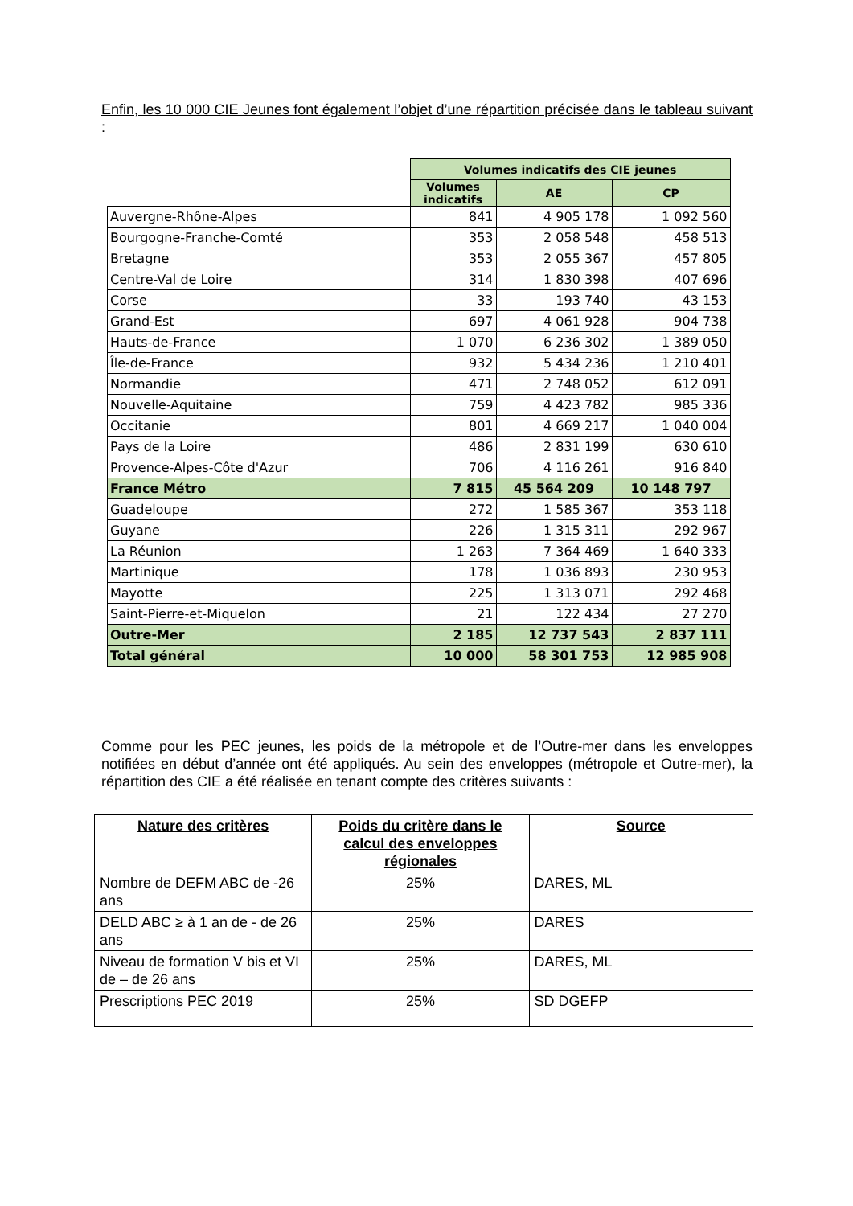Enfin, les 10 000 CIE Jeunes font également l’objet d’une répartition précisée dans le tableau suivant :
| | Volumes indicatifs des CIE jeunes | | |
| | Volumes indicatifs | AE | CP |
| Auvergne-Rhône-Alpes | 841 | 4 905 178 | 1 092 560 |
| Bourgogne-Franche-Comté | 353 | 2 058 548 | 458 513 |
| Bretagne | 353 | 2 055 367 | 457 805 |
| Centre-Val de Loire | 314 | 1 830 398 | 407 696 |
| Corse | 33 | 193 740 | 43 153 |
| Grand-Est | 697 | 4 061 928 | 904 738 |
| Hauts-de-France | 1 070 | 6 236 302 | 1 389 050 |
| Île-de-France | 932 | 5 434 236 | 1 210 401 |
| Normandie | 471 | 2 748 052 | 612 091 |
| Nouvelle-Aquitaine | 759 | 4 423 782 | 985 336 |
| Occitanie | 801 | 4 669 217 | 1 040 004 |
| Pays de la Loire | 486 | 2 831 199 | 630 610 |
| Provence-Alpes-Côte d'Azur | 706 | 4 116 261 | 916 840 |
| France Métro | 7 815 | 45 564 209 | 10 148 797 |
| Guadeloupe | 272 | 1 585 367 | 353 118 |
| Guyane | 226 | 1 315 311 | 292 967 |
| La Réunion | 1 263 | 7 364 469 | 1 640 333 |
| Martinique | 178 | 1 036 893 | 230 953 |
| Mayotte | 225 | 1 313 071 | 292 468 |
| Saint-Pierre-et-Miquelon | 21 | 122 434 | 27 270 |
| Outre-Mer | 2 185 | 12 737 543 | 2 837 111 |
| Total général | 10 000 | 58 301 753 | 12 985 908 |
Comme pour les PEC jeunes, les poids de la métropole et de l’Outre-mer dans les enveloppes notifiées en début d’année ont été appliqués. Au sein des enveloppes (métropole et Outre-mer), la répartition des CIE a été réalisée en tenant compte des critères suivants :
| Nature des critères | Poids du critère dans le calcul des enveloppes régionales | Source |
| --- | --- | --- |
| Nombre de DEFM ABC de -26 ans | 25% | DARES, ML |
| DELD ABC ≥ à 1 an de - de 26 ans | 25% | DARES |
| Niveau de formation V bis et VI de – de 26 ans | 25% | DARES, ML |
| Prescriptions PEC 2019 | 25% | SD DGEFP |